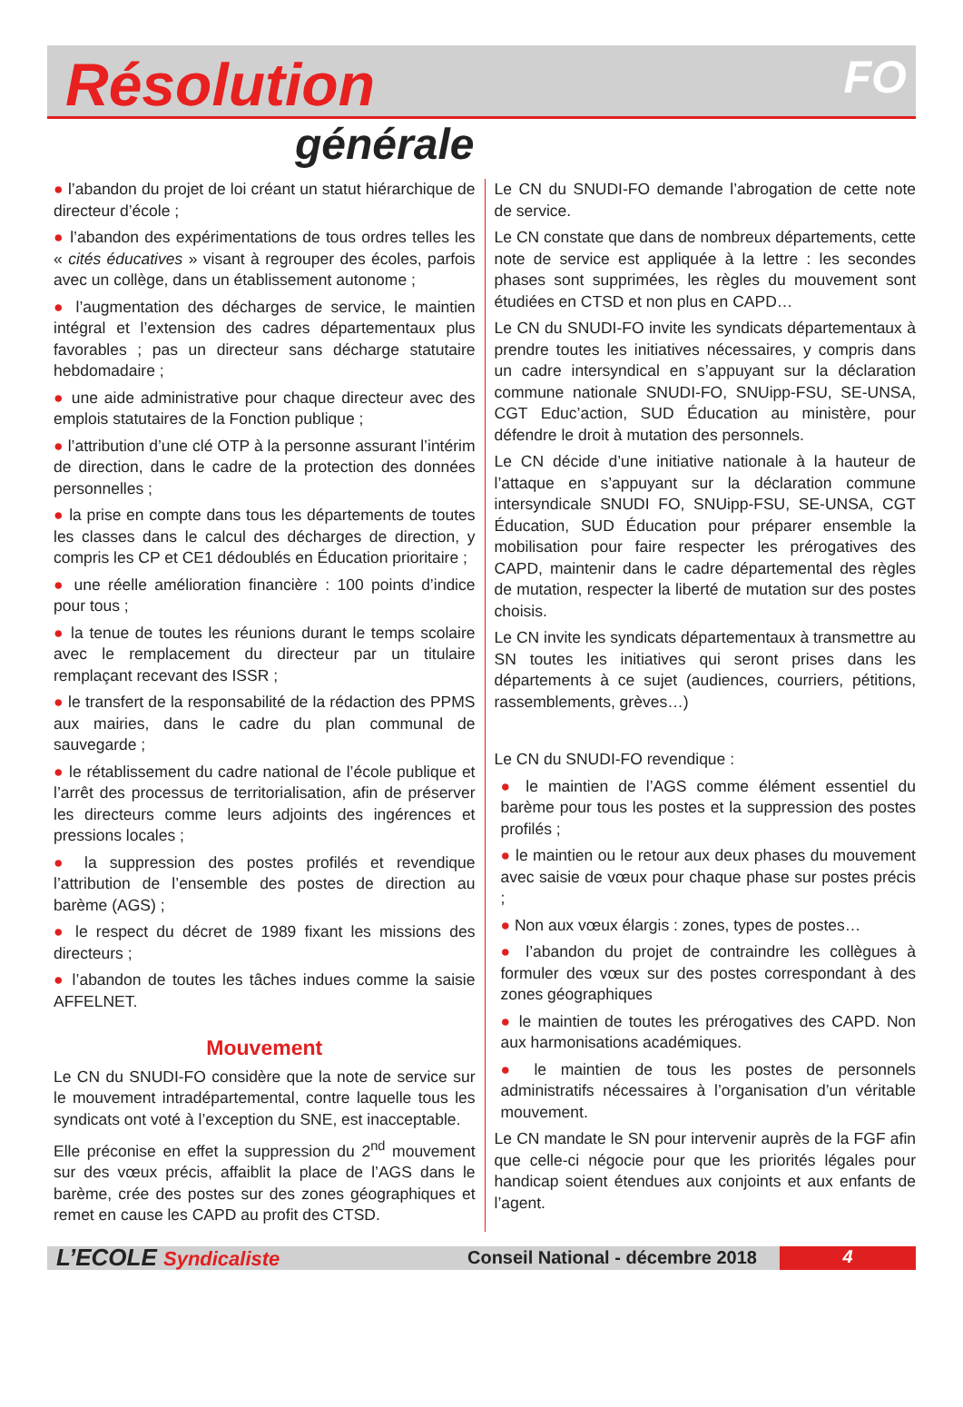Résolution
FO
générale
● l’abandon du projet de loi créant un statut hiérarchique de directeur d’école ;
● l’abandon des expérimentations de tous ordres telles les « cités éducatives » visant à regrouper des écoles, parfois avec un collège, dans un établissement autonome ;
● l’augmentation des décharges de service, le maintien intégral et l’extension des cadres départementaux plus favorables ; pas un directeur sans décharge statutaire hebdomadaire ;
● une aide administrative pour chaque directeur avec des emplois statutaires de la Fonction publique ;
● l’attribution d’une clé OTP à la personne assurant l’intérim de direction, dans le cadre de la protection des données personnelles ;
● la prise en compte dans tous les départements de toutes les classes dans le calcul des décharges de direction, y compris les CP et CE1 dédoublés en Éducation prioritaire ;
● une réelle amélioration financière : 100 points d’indice pour tous ;
● la tenue de toutes les réunions durant le temps scolaire avec le remplacement du directeur par un titulaire remplaçant recevant des ISSR ;
● le transfert de la responsabilité de la rédaction des PPMS aux mairies, dans le cadre du plan communal de sauvegarde ;
● le rétablissement du cadre national de l’école publique et l’arrêt des processus de territorialisation, afin de préserver les directeurs comme leurs adjoints des ingérences et pressions locales ;
● la suppression des postes profilés et revendique l’attribution de l’ensemble des postes de direction au barème (AGS) ;
● le respect du décret de 1989 fixant les missions des directeurs ;
● l’abandon de toutes les tâches indues comme la saisie AFFELNET.
Mouvement
Le CN du SNUDI-FO considère que la note de service sur le mouvement intradépartemental, contre laquelle tous les syndicats ont voté à l’exception du SNE, est inacceptable.
Elle préconise en effet la suppression du 2<sup>nd</sup> mouvement sur des vœux précis, affaiblit la place de l’AGS dans le barème, crée des postes sur des zones géographiques et remet en cause les CAPD au profit des CTSD.
Le CN du SNUDI-FO demande l’abrogation de cette note de service.
Le CN constate que dans de nombreux départements, cette note de service est appliquée à la lettre : les secondes phases sont supprimées, les règles du mouvement sont étudiées en CTSD et non plus en CAPD…
Le CN du SNUDI-FO invite les syndicats départementaux à prendre toutes les initiatives nécessaires, y compris dans un cadre intersyndical en s’appuyant sur la déclaration commune nationale SNUDI-FO, SNUipp-FSU, SE-UNSA, CGT Educ’action, SUD Éducation au ministère, pour défendre le droit à mutation des personnels.
Le CN décide d’une initiative nationale à la hauteur de l’attaque en s’appuyant sur la déclaration commune intersyndicale SNUDI FO, SNUipp-FSU, SE-UNSA, CGT Éducation, SUD Éducation pour préparer ensemble la mobilisation pour faire respecter les prérogatives des CAPD, maintenir dans le cadre départemental des règles de mutation, respecter la liberté de mutation sur des postes choisis.
Le CN invite les syndicats départementaux à transmettre au SN toutes les initiatives qui seront prises dans les départements à ce sujet (audiences, courriers, pétitions, rassemblements, grèves…)
Le CN du SNUDI-FO revendique :
● le maintien de l’AGS comme élément essentiel du barème pour tous les postes et la suppression des postes profilés ;
● le maintien ou le retour aux deux phases du mouvement avec saisie de vœux pour chaque phase sur postes précis ;
● Non aux vœux élargis : zones, types de postes…
● l’abandon du projet de contraindre les collègues à formuler des vœux sur des postes correspondant à des zones géographiques
● le maintien de toutes les prérogatives des CAPD. Non aux harmonisations académiques.
● le maintien de tous les postes de personnels administratifs nécessaires à l’organisation d’un véritable mouvement.
Le CN mandate le SN pour intervenir auprès de la FGF afin que celle-ci négocie pour que les priorités légales pour handicap soient étendues aux conjoints et aux enfants de l’agent.
L’ECOLE Syndicaliste
Conseil National - décembre 2018
4